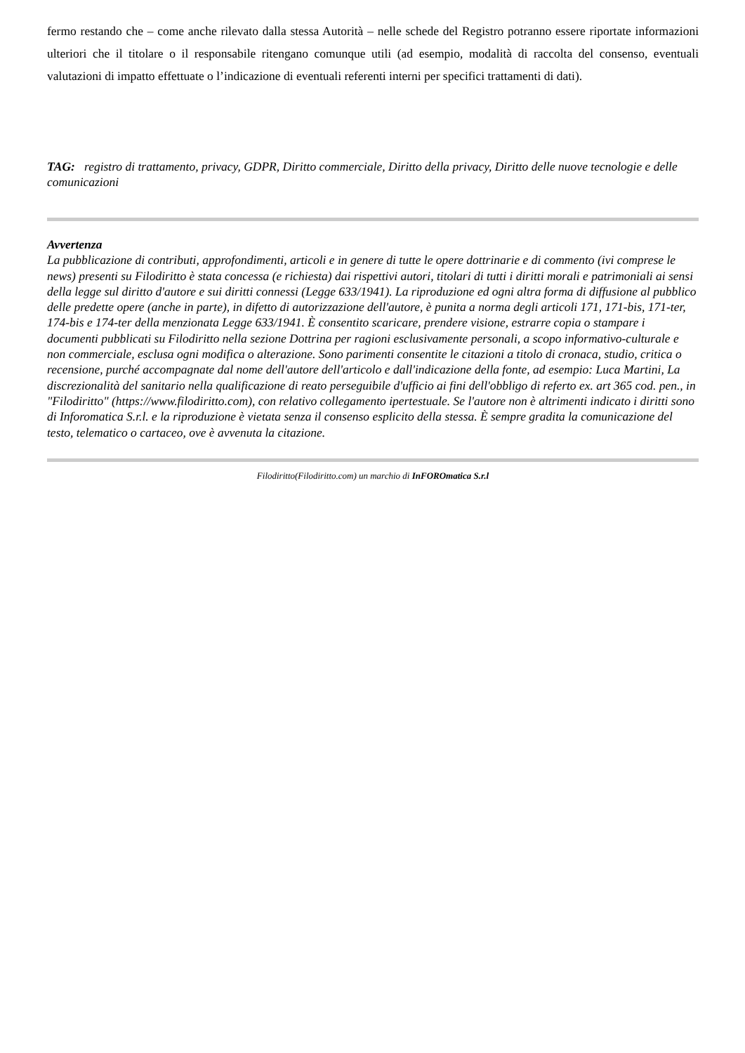fermo restando che – come anche rilevato dalla stessa Autorità – nelle schede del Registro potranno essere riportate informazioni ulteriori che il titolare o il responsabile ritengano comunque utili (ad esempio, modalità di raccolta del consenso, eventuali valutazioni di impatto effettuate o l’indicazione di eventuali referenti interni per specifici trattamenti di dati).
TAG: registro di trattamento, privacy, GDPR, Diritto commerciale, Diritto della privacy, Diritto delle nuove tecnologie e delle comunicazioni
Avvertenza
La pubblicazione di contributi, approfondimenti, articoli e in genere di tutte le opere dottrinarie e di commento (ivi comprese le news) presenti su Filodiritto è stata concessa (e richiesta) dai rispettivi autori, titolari di tutti i diritti morali e patrimoniali ai sensi della legge sul diritto d'autore e sui diritti connessi (Legge 633/1941). La riproduzione ed ogni altra forma di diffusione al pubblico delle predette opere (anche in parte), in difetto di autorizzazione dell'autore, è punita a norma degli articoli 171, 171-bis, 171-ter, 174-bis e 174-ter della menzionata Legge 633/1941. È consentito scaricare, prendere visione, estrarre copia o stampare i documenti pubblicati su Filodiritto nella sezione Dottrina per ragioni esclusivamente personali, a scopo informativo-culturale e non commerciale, esclusa ogni modifica o alterazione. Sono parimenti consentite le citazioni a titolo di cronaca, studio, critica o recensione, purché accompagnate dal nome dell'autore dell'articolo e dall'indicazione della fonte, ad esempio: Luca Martini, La discrezionalità del sanitario nella qualificazione di reato perseguibile d'ufficio ai fini dell'obbligo di referto ex. art 365 cod. pen., in "Filodiritto" (https://www.filodiritto.com), con relativo collegamento ipertestuale. Se l'autore non è altrimenti indicato i diritti sono di Inforomatica S.r.l. e la riproduzione è vietata senza il consenso esplicito della stessa. È sempre gradita la comunicazione del testo, telematico o cartaceo, ove è avvenuta la citazione.
Filodiritto(Filodiritto.com) un marchio di InFOROmatica S.r.l